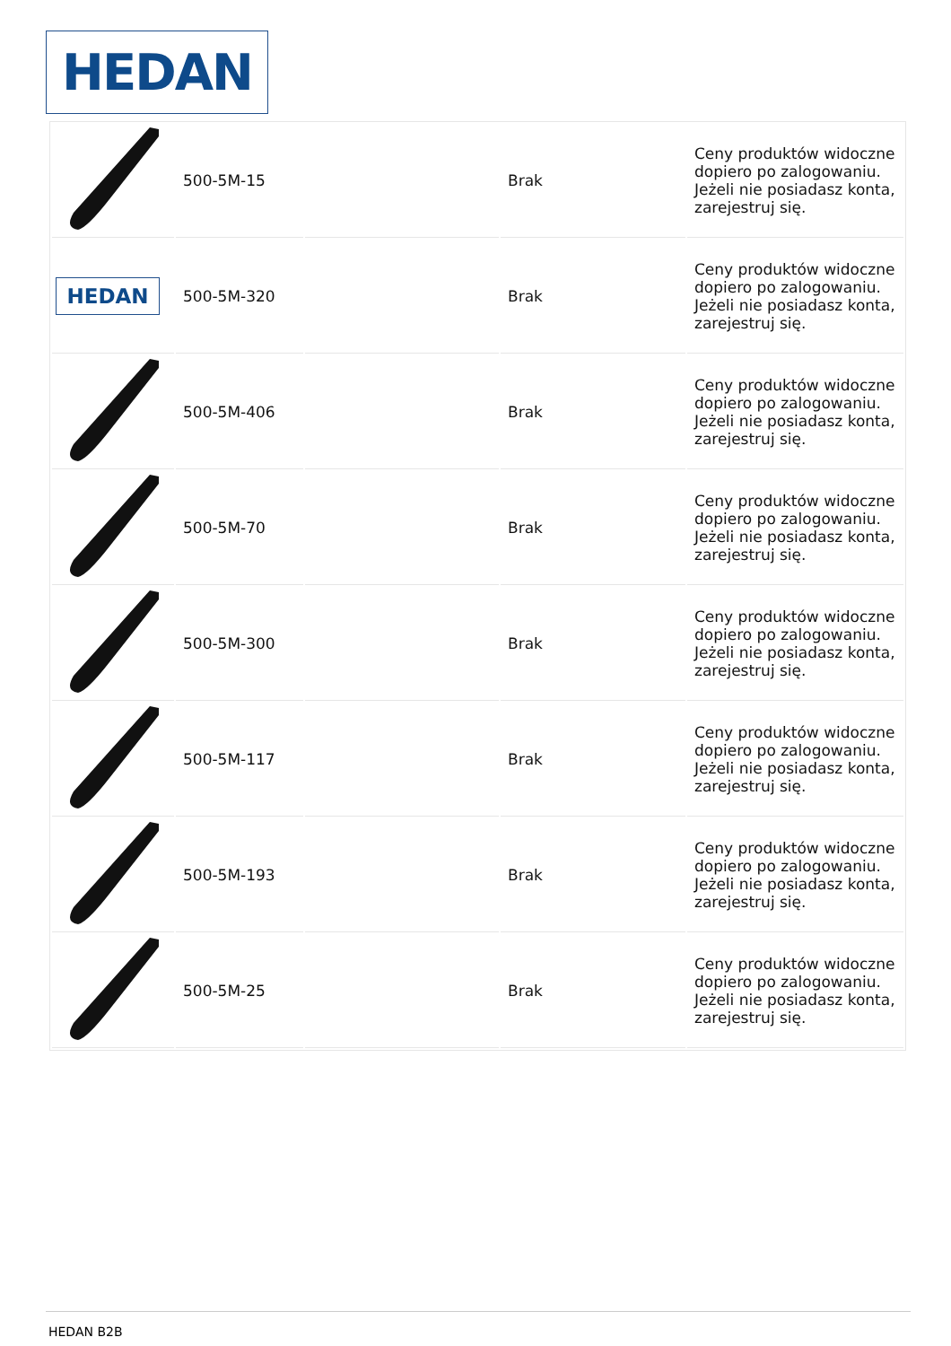HEDAN
| | 500-5M-15 | | Brak | Ceny produktów widoczne dopiero po zalogowaniu. Jeżeli nie posiadasz konta, zarejestruj się. |
| HEDAN | 500-5M-320 | | Brak | Ceny produktów widoczne dopiero po zalogowaniu. Jeżeli nie posiadasz konta, zarejestruj się. |
| | 500-5M-406 | | Brak | Ceny produktów widoczne dopiero po zalogowaniu. Jeżeli nie posiadasz konta, zarejestruj się. |
| | 500-5M-70 | | Brak | Ceny produktów widoczne dopiero po zalogowaniu. Jeżeli nie posiadasz konta, zarejestruj się. |
| | 500-5M-300 | | Brak | Ceny produktów widoczne dopiero po zalogowaniu. Jeżeli nie posiadasz konta, zarejestruj się. |
| | 500-5M-117 | | Brak | Ceny produktów widoczne dopiero po zalogowaniu. Jeżeli nie posiadasz konta, zarejestruj się. |
| | 500-5M-193 | | Brak | Ceny produktów widoczne dopiero po zalogowaniu. Jeżeli nie posiadasz konta, zarejestruj się. |
| | 500-5M-25 | | Brak | Ceny produktów widoczne dopiero po zalogowaniu. Jeżeli nie posiadasz konta, zarejestruj się. |
HEDAN B2B